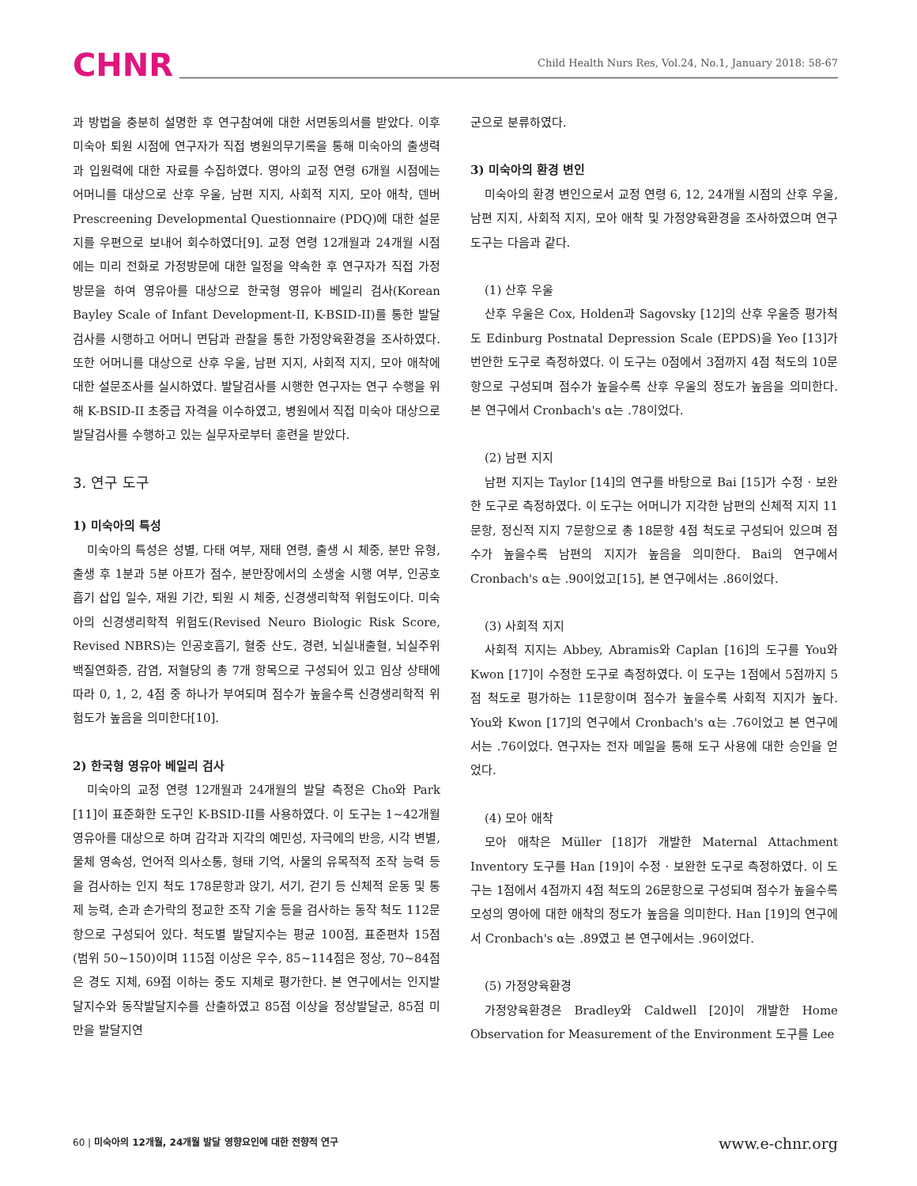CHNR Child Health Nurs Res, Vol.24, No.1, January 2018: 58-67
과 방법을 충분히 설명한 후 연구참여에 대한 서면동의서를 받았다. 이후 미숙아 퇴원 시점에 연구자가 직접 병원의무기록을 통해 미숙아의 출생력과 입원력에 대한 자료를 수집하였다. 영아의 교정 연령 6개월 시점에는 어머니를 대상으로 산후 우울, 남편 지지, 사회적 지지, 모아 애착, 덴버 Prescreening Developmental Questionnaire (PDQ)에 대한 설문지를 우편으로 보내어 회수하였다[9]. 교정 연령 12개월과 24개월 시점에는 미리 전화로 가정방문에 대한 일정을 약속한 후 연구자가 직접 가정방문을 하여 영유아를 대상으로 한국형 영유아 베일리 검사(Korean Bayley Scale of Infant Development-II, K-BSID-II)를 통한 발달검사를 시행하고 어머니 면담과 관찰을 통한 가정양육환경을 조사하였다. 또한 어머니를 대상으로 산후 우울, 남편 지지, 사회적 지지, 모아 애착에 대한 설문조사를 실시하였다. 발달검사를 시행한 연구자는 연구 수행을 위해 K-BSID-II 초중급 자격을 이수하였고, 병원에서 직접 미숙아 대상으로 발달검사를 수행하고 있는 실무자로부터 훈련을 받았다.
3. 연구 도구
1) 미숙아의 특성
미숙아의 특성은 성별, 다태 여부, 재태 연령, 출생 시 체중, 분만 유형, 출생 후 1분과 5분 아프가 점수, 분만장에서의 소생술 시행 여부, 인공호흡기 삽입 일수, 재원 기간, 퇴원 시 체중, 신경생리학적 위험도이다. 미숙아의 신경생리학적 위험도(Revised Neuro Biologic Risk Score, Revised NBRS)는 인공호흡기, 혈중 산도, 경련, 뇌실내출혈, 뇌실주위 백질연화증, 감염, 저혈당의 총 7개 항목으로 구성되어 있고 임상 상태에 따라 0, 1, 2, 4점 중 하나가 부여되며 점수가 높을수록 신경생리학적 위험도가 높음을 의미한다[10].
2) 한국형 영유아 베일리 검사
미숙아의 교정 연령 12개월과 24개월의 발달 측정은 Cho와 Park [11]이 표준화한 도구인 K-BSID-II를 사용하였다. 이 도구는 1~42개월 영유아를 대상으로 하며 감각과 지각의 예민성, 자극에의 반응, 시각 변별, 물체 영속성, 언어적 의사소통, 형태 기억, 사물의 유목적적 조작 능력 등을 검사하는 인지 척도 178문항과 앉기, 서기, 걷기 등 신체적 운동 및 통제 능력, 손과 손가락의 정교한 조작 기술 등을 검사하는 동작 척도 112문항으로 구성되어 있다. 척도별 발달지수는 평균 100점, 표준편차 15점(범위 50~150)이며 115점 이상은 우수, 85~114점은 정상, 70~84점은 경도 지체, 69점 이하는 중도 지체로 평가한다. 본 연구에서는 인지발달지수와 동작발달지수를 산출하였고 85점 이상을 정상발달군, 85점 미만을 발달지연
군으로 분류하였다.
3) 미숙아의 환경 변인
미숙아의 환경 변인으로서 교정 연령 6, 12, 24개월 시점의 산후 우울, 남편 지지, 사회적 지지, 모아 애착 및 가정양육환경을 조사하였으며 연구도구는 다음과 같다.
(1) 산후 우울
산후 우울은 Cox, Holden과 Sagovsky [12]의 산후 우울증 평가척도 Edinburg Postnatal Depression Scale (EPDS)을 Yeo [13]가 번안한 도구로 측정하였다. 이 도구는 0점에서 3점까지 4점 척도의 10문항으로 구성되며 점수가 높을수록 산후 우울의 정도가 높음을 의미한다. 본 연구에서 Cronbach's α는 .78이었다.
(2) 남편 지지
남편 지지는 Taylor [14]의 연구를 바탕으로 Bai [15]가 수정 · 보완한 도구로 측정하였다. 이 도구는 어머니가 지각한 남편의 신체적 지지 11문항, 정신적 지지 7문항으로 총 18문항 4점 척도로 구성되어 있으며 점수가 높을수록 남편의 지지가 높음을 의미한다. Bai의 연구에서 Cronbach's α는 .90이었고[15], 본 연구에서는 .86이었다.
(3) 사회적 지지
사회적 지지는 Abbey, Abramis와 Caplan [16]의 도구를 You와 Kwon [17]이 수정한 도구로 측정하였다. 이 도구는 1점에서 5점까지 5점 척도로 평가하는 11문항이며 점수가 높을수록 사회적 지지가 높다. You와 Kwon [17]의 연구에서 Cronbach's α는 .76이었고 본 연구에서는 .76이었다. 연구자는 전자 메일을 통해 도구 사용에 대한 승인을 얻었다.
(4) 모아 애착
모아 애착은 Müller [18]가 개발한 Maternal Attachment Inventory 도구를 Han [19]이 수정 · 보완한 도구로 측정하였다. 이 도구는 1점에서 4점까지 4점 척도의 26문항으로 구성되며 점수가 높을수록 모성의 영아에 대한 애착의 정도가 높음을 의미한다. Han [19]의 연구에서 Cronbach's α는 .89였고 본 연구에서는 .96이었다.
(5) 가정양육환경
가정양육환경은 Bradley와 Caldwell [20]이 개발한 Home Observation for Measurement of the Environment 도구를 Lee
60 | 미숙아의 12개월, 24개월 발달 영향요인에 대한 전향적 연구 www.e-chnr.org